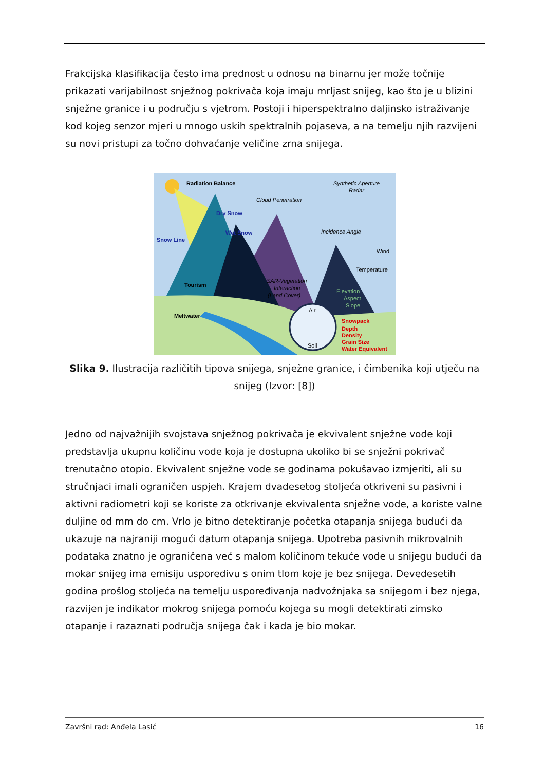Frakcijska klasifikacija često ima prednost u odnosu na binarnu jer može točnije prikazati varijabilnost snježnog pokrivača koja imaju mrljast snijeg, kao što je u blizini snježne granice i u području s vjetrom. Postoji i hiperspektralno daljinsko istraživanje kod kojeg senzor mjeri u mnogo uskih spektralnih pojaseva, a na temelju njih razvijeni su novi pristupi za točno dohvaćanje veličine zrna snijega.
Radiation Balance
Dry Snow
Wet Snow
Snow Line
Tourism
Meltwater
Snowpack
Depth
Density
Grain Size
Water Equivalent
Synthetic Aperture
Radar
Cloud Penetration
Incidence Angle
SAR-Vegetation
Interaction
(Land Cover)
Wind
Temperature
Elevation
Aspect
Slope
Air
Soil
Slika 9. Ilustracija različitih tipova snijega, snježne granice, i čimbenika koji utječu na snijeg (Izvor: [8])
Jedno od najvažnijih svojstava snježnog pokrivača je ekvivalent snježne vode koji predstavlja ukupnu količinu vode koja je dostupna ukoliko bi se snježni pokrivač trenutačno otopio. Ekvivalent snježne vode se godinama pokušavao izmjeriti, ali su stručnjaci imali ograničen uspjeh. Krajem dvadesetog stoljeća otkriveni su pasivni i aktivni radiometri koji se koriste za otkrivanje ekvivalenta snježne vode, a koriste valne duljine od mm do cm. Vrlo je bitno detektiranje početka otapanja snijega budući da ukazuje na najraniji mogući datum otapanja snijega. Upotreba pasivnih mikrovalnih podataka znatno je ograničena već s malom količinom tekuće vode u snijegu budući da mokar snijeg ima emisiju usporedivu s onim tlom koje je bez snijega. Devedesetih godina prošlog stoljeća na temelju uspoređivanja nadvožnjaka sa snijegom i bez njega, razvijen je indikator mokrog snijega pomoću kojega su mogli detektirati zimsko otapanje i razaznati područja snijega čak i kada je bio mokar.
Završni rad: Anđela Lasić 16